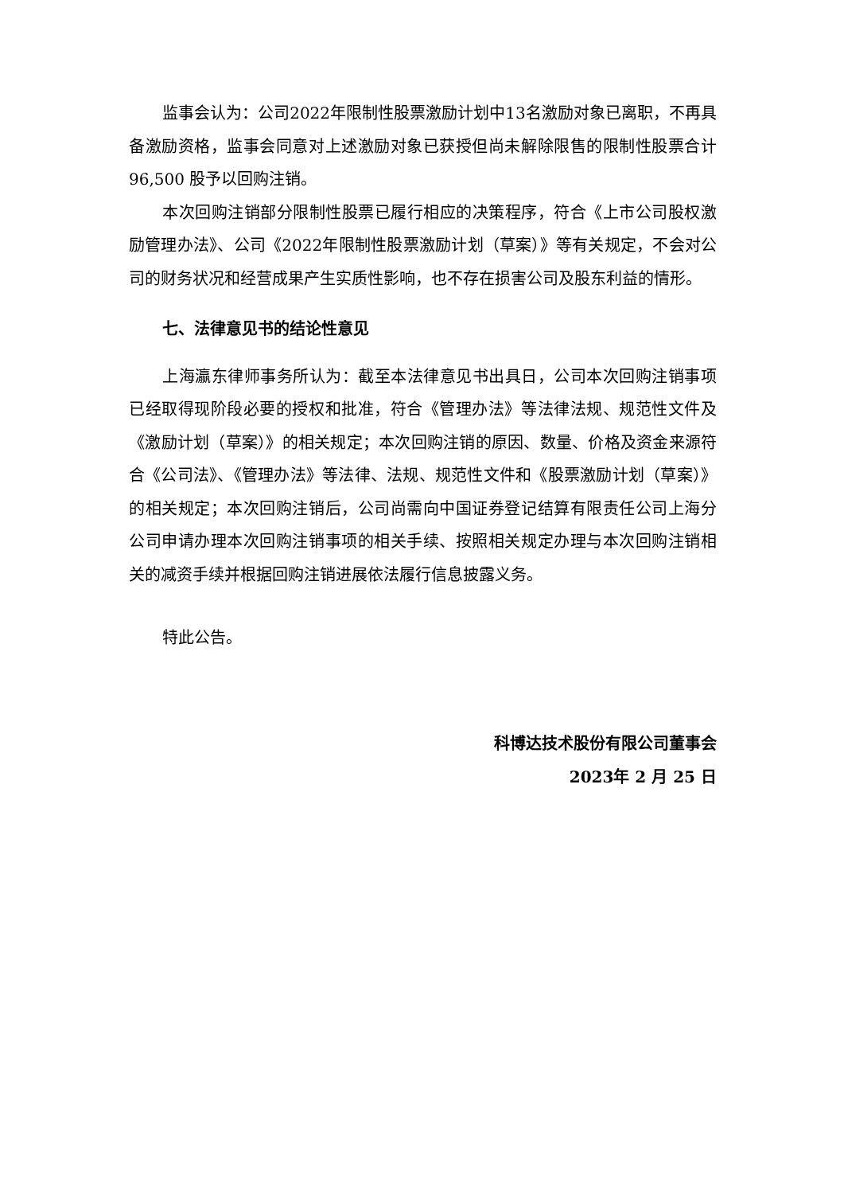监事会认为：公司2022年限制性股票激励计划中13名激励对象已离职，不再具备激励资格，监事会同意对上述激励对象已获授但尚未解除限售的限制性股票合计 96,500 股予以回购注销。
本次回购注销部分限制性股票已履行相应的决策程序，符合《上市公司股权激励管理办法》、公司《2022年限制性股票激励计划（草案）》等有关规定，不会对公司的财务状况和经营成果产生实质性影响，也不存在损害公司及股东利益的情形。
七、法律意见书的结论性意见
上海瀛东律师事务所认为：截至本法律意见书出具日，公司本次回购注销事项已经取得现阶段必要的授权和批准，符合《管理办法》等法律法规、规范性文件及《激励计划（草案）》的相关规定；本次回购注销的原因、数量、价格及资金来源符合《公司法》、《管理办法》等法律、法规、规范性文件和《股票激励计划（草案）》的相关规定；本次回购注销后，公司尚需向中国证券登记结算有限责任公司上海分公司申请办理本次回购注销事项的相关手续、按照相关规定办理与本次回购注销相关的减资手续并根据回购注销进展依法履行信息披露义务。
特此公告。
科博达技术股份有限公司董事会
2023年 2 月 25 日